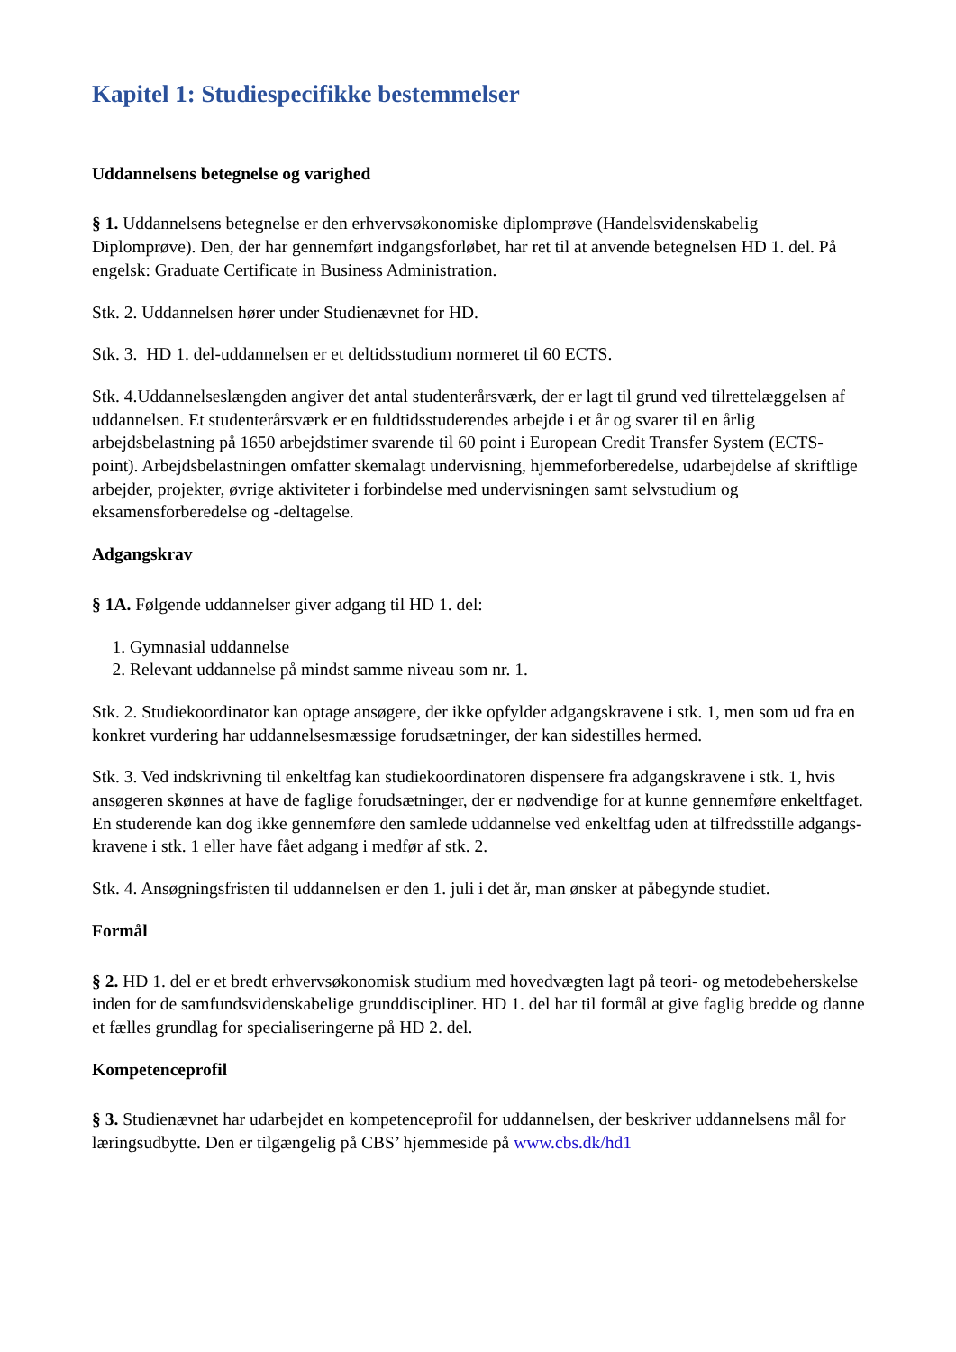Kapitel 1: Studiespecifikke bestemmelser
Uddannelsens betegnelse og varighed
§ 1. Uddannelsens betegnelse er den erhvervsøkonomiske diplomprøve (Handelsvidenskabelig Diplomprøve). Den, der har gennemført indgangsforløbet, har ret til at anvende betegnelsen HD 1. del. På engelsk: Graduate Certificate in Business Administration.
Stk. 2. Uddannelsen hører under Studienævnet for HD.
Stk. 3. HD 1. del-uddannelsen er et deltidsstudium normeret til 60 ECTS.
Stk. 4.Uddannelseslængden angiver det antal studenterårsværk, der er lagt til grund ved tilrettelæggelsen af uddannelsen. Et studenterårsværk er en fuldtidsstuderendes arbejde i et år og svarer til en årlig arbejdsbelastning på 1650 arbejdstimer svarende til 60 point i European Credit Transfer System (ECTS-point). Arbejdsbelastningen omfatter skemalagt undervisning, hjemmeforberedelse, udarbejdelse af skriftlige arbejder, projekter, øvrige aktiviteter i forbindelse med undervisningen samt selvstudium og eksamensforberedelse og -deltagelse.
Adgangskrav
§ 1A. Følgende uddannelser giver adgang til HD 1. del:
1. Gymnasial uddannelse
2. Relevant uddannelse på mindst samme niveau som nr. 1.
Stk. 2. Studiekoordinator kan optage ansøgere, der ikke opfylder adgangskravene i stk. 1, men som ud fra en konkret vurdering har uddannelsesmæssige forudsætninger, der kan sidestilles hermed.
Stk. 3. Ved indskrivning til enkeltfag kan studiekoordinatoren dispensere fra adgangskravene i stk. 1, hvis ansøgeren skønnes at have de faglige forudsætninger, der er nødvendige for at kunne gennemføre enkeltfaget. En studerende kan dog ikke gennemføre den samlede uddannelse ved enkeltfag uden at tilfredsstille adgangs-kravene i stk. 1 eller have fået adgang i medfør af stk. 2.
Stk. 4. Ansøgningsfristen til uddannelsen er den 1. juli i det år, man ønsker at påbegynde studiet.
Formål
§ 2. HD 1. del er et bredt erhvervsøkonomisk studium med hovedvægten lagt på teori- og metodebeherskelse inden for de samfundsvidenskabelige grunddiscipliner. HD 1. del har til formål at give faglig bredde og danne et fælles grundlag for specialiseringerne på HD 2. del.
Kompetenceprofil
§ 3. Studienævnet har udarbejdet en kompetenceprofil for uddannelsen, der beskriver uddannelsens mål for læringsudbytte. Den er tilgængelig på CBS’ hjemmeside på www.cbs.dk/hd1